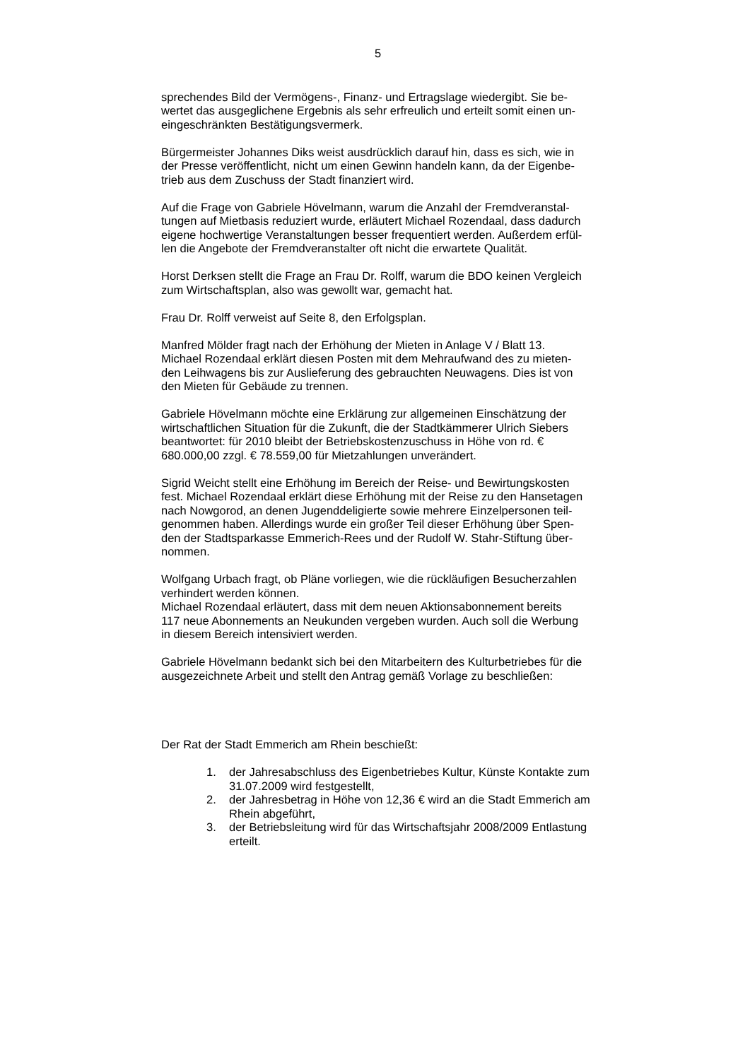5
sprechendes Bild der Vermögens-, Finanz- und Ertragslage wiedergibt. Sie be-
wertet das ausgeglichene Ergebnis als sehr erfreulich und erteilt somit einen un-
eingeschränkten Bestätigungsvermerk.
Bürgermeister Johannes Diks weist ausdrücklich darauf hin, dass es sich, wie in
der Presse veröffentlicht, nicht um einen Gewinn handeln kann, da der Eigenbe-
trieb aus dem Zuschuss der Stadt finanziert wird.
Auf die Frage von Gabriele Hövelmann, warum die Anzahl der Fremdveranstal-
tungen auf Mietbasis reduziert wurde, erläutert Michael Rozendaal, dass dadurch
eigene hochwertige Veranstaltungen besser frequentiert werden. Außerdem erfül-
len die Angebote der Fremdveranstalter oft nicht die erwartete Qualität.
Horst Derksen stellt die Frage an Frau Dr. Rolff, warum die BDO keinen Vergleich
zum Wirtschaftsplan, also was gewollt war, gemacht hat.
Frau Dr. Rolff verweist auf Seite 8, den Erfolgsplan.
Manfred Mölder fragt nach der Erhöhung der Mieten in Anlage V / Blatt 13.
Michael Rozendaal erklärt diesen Posten mit dem Mehraufwand des zu mieten-
den Leihwagens bis zur Auslieferung des gebrauchten Neuwagens. Dies ist von
den Mieten für Gebäude zu trennen.
Gabriele Hövelmann möchte eine Erklärung zur allgemeinen Einschätzung der
wirtschaftlichen Situation für die Zukunft, die der Stadtkämmerer Ulrich Siebers
beantwortet: für 2010 bleibt der Betriebskostenzuschuss in Höhe von rd. €
680.000,00 zzgl. € 78.559,00 für Mietzahlungen unverändert.
Sigrid Weicht stellt eine Erhöhung im Bereich der Reise- und Bewirtungskosten
fest. Michael Rozendaal erklärt diese Erhöhung mit der Reise zu den Hansetagen
nach Nowgorod, an denen Jugenddeligierte sowie mehrere Einzelpersonen teil-
genommen haben. Allerdings wurde ein großer Teil dieser Erhöhung über Spen-
den der Stadtsparkasse Emmerich-Rees und der Rudolf W. Stahr-Stiftung über-
nommen.
Wolfgang Urbach fragt, ob Pläne vorliegen, wie die rückläufigen Besucherzahlen
verhindert werden können.
Michael Rozendaal erläutert, dass mit dem neuen Aktionsabonnement bereits
117 neue Abonnements an Neukunden vergeben wurden. Auch soll die Werbung
in diesem Bereich intensiviert werden.
Gabriele Hövelmann bedankt sich bei den Mitarbeitern des Kulturbetriebes für die
ausgezeichnete Arbeit und stellt den Antrag gemäß Vorlage zu beschließen:
Der Rat der Stadt Emmerich am Rhein beschießt:
1. der Jahresabschluss des Eigenbetriebes Kultur, Künste Kontakte zum
31.07.2009 wird festgestellt,
2. der Jahresbetrag in Höhe von 12,36 € wird an die Stadt Emmerich am
Rhein abgeführt,
3. der Betriebsleitung wird für das Wirtschaftsjahr 2008/2009 Entlastung
erteilt.